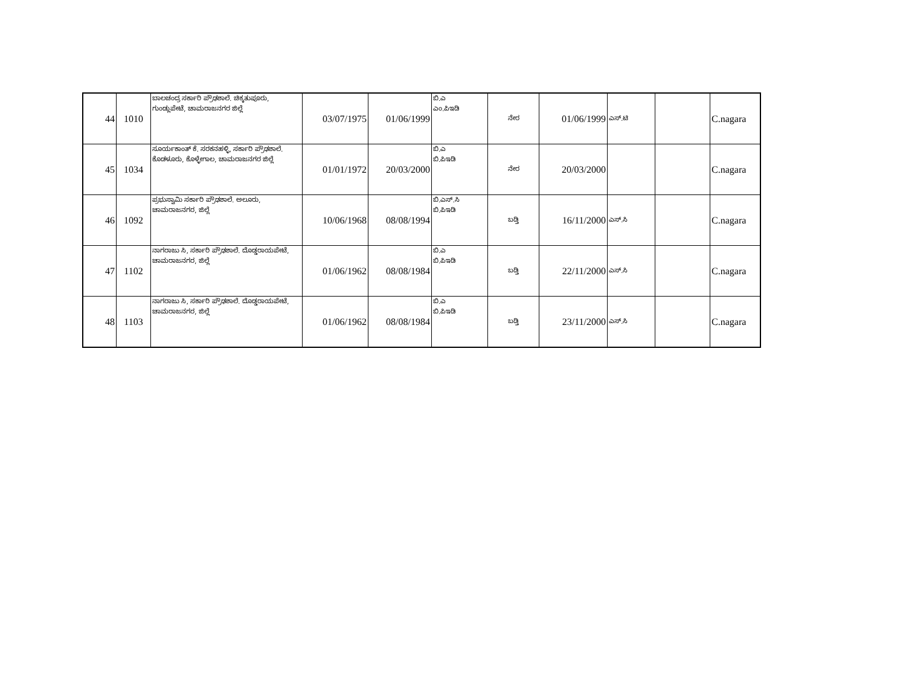| 44 | 1010 | ಬಾಲಚಂದ್ರ ಸರ್ಕಾರಿ ಪ್ರೌಢಶಾಲೆ. ಚಿಕ್ಕತುಪೂರು, ಗುಂಡ್ಲುಪೇಟೆ, ಚಾಮರಾಜನಗರ ಜಿಲ್ಲೆ | 03/07/1975 | 01/06/1999 | ಬಿ.ಎ ಎಂ.ಪಿಇಡಿ | ನೇರ | 01/06/1999 | ಎಸ್.ಟಿ | | C.nagara |
| 45 | 1034 | ಸೂರ್ಯಕಾಂತ್ ಕೆ. ಸರಕನಹಳ್ಳಿ, ಸರ್ಕಾರಿ ಪ್ರೌಢಶಾಲೆ. ಕೊಡಳೂರು, ಕೊಳ್ಳೇಗಾಲ, ಚಾಮರಾಜನಗರ ಜಿಲ್ಲೆ | 01/01/1972 | 20/03/2000 | ಬಿ.ಎ ಬಿ.ಪಿಇಡಿ | ನೇರ | 20/03/2000 | | | C.nagara |
| 46 | 1092 | ಪ್ರಭುಸ್ವಾಮಿ ಸರ್ಕಾರಿ ಪ್ರೌಢಶಾಲೆ. ಅಲೂರು, ಚಾಮರಾಜನಗರ, ಜಿಲ್ಲೆ | 10/06/1968 | 08/08/1994 | ಬಿ.ಎಸ್.ಸಿ ಬಿ.ಪಿಇಡಿ | ಬಡ್ತಿ | 16/11/2000 | ಎಸ್.ಸಿ | | C.nagara |
| 47 | 1102 | ನಾಗರಾಜು ಸಿ, ಸರ್ಕಾರಿ ಪ್ರೌಢಶಾಲೆ. ದೊಡ್ಡರಾಯಪೇಟೆ, ಚಾಮರಾಜನಗರ, ಜಿಲ್ಲೆ | 01/06/1962 | 08/08/1984 | ಬಿ.ಎ ಬಿ.ಪಿಇಡಿ | ಬಡ್ತಿ | 22/11/2000 | ಎಸ್.ಸಿ | | C.nagara |
| 48 | 1103 | ನಾಗರಾಜು ಸಿ, ಸರ್ಕಾರಿ ಪ್ರೌಢಶಾಲೆ. ದೊಡ್ಡರಾಯಪೇಟೆ, ಚಾಮರಾಜನಗರ, ಜಿಲ್ಲೆ | 01/06/1962 | 08/08/1984 | ಬಿ.ಎ ಬಿ.ಪಿಇಡಿ | ಬಡ್ತಿ | 23/11/2000 | ಎಸ್.ಸಿ | | C.nagara |